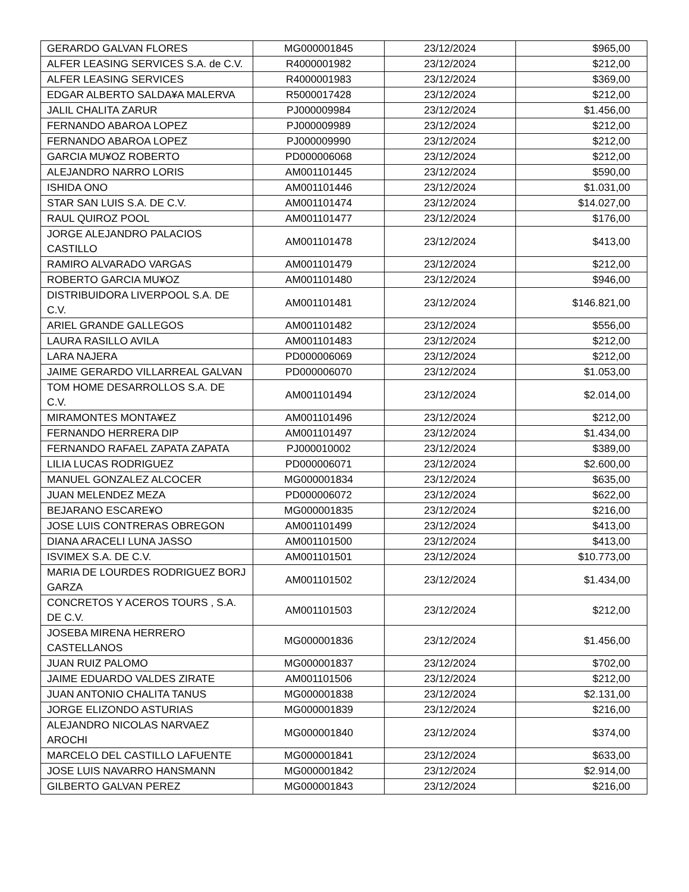| GERARDO GALVAN FLORES | MG000001845 | 23/12/2024 | $965,00 |
| ALFER LEASING SERVICES S.A. de C.V. | R4000001982 | 23/12/2024 | $212,00 |
| ALFER LEASING SERVICES | R4000001983 | 23/12/2024 | $369,00 |
| EDGAR ALBERTO SALDA¥A MALERVA | R5000017428 | 23/12/2024 | $212,00 |
| JALIL CHALITA ZARUR | PJ000009984 | 23/12/2024 | $1.456,00 |
| FERNANDO ABAROA LOPEZ | PJ000009989 | 23/12/2024 | $212,00 |
| FERNANDO ABAROA LOPEZ | PJ000009990 | 23/12/2024 | $212,00 |
| GARCIA MU¥OZ ROBERTO | PD000006068 | 23/12/2024 | $212,00 |
| ALEJANDRO NARRO LORIS | AM001101445 | 23/12/2024 | $590,00 |
| ISHIDA ONO | AM001101446 | 23/12/2024 | $1.031,00 |
| STAR SAN LUIS S.A. DE C.V. | AM001101474 | 23/12/2024 | $14.027,00 |
| RAUL QUIROZ POOL | AM001101477 | 23/12/2024 | $176,00 |
| JORGE ALEJANDRO PALACIOS CASTILLO | AM001101478 | 23/12/2024 | $413,00 |
| RAMIRO ALVARADO VARGAS | AM001101479 | 23/12/2024 | $212,00 |
| ROBERTO GARCIA MU¥OZ | AM001101480 | 23/12/2024 | $946,00 |
| DISTRIBUIDORA LIVERPOOL S.A. DE C.V. | AM001101481 | 23/12/2024 | $146.821,00 |
| ARIEL GRANDE GALLEGOS | AM001101482 | 23/12/2024 | $556,00 |
| LAURA RASILLO AVILA | AM001101483 | 23/12/2024 | $212,00 |
| LARA NAJERA | PD000006069 | 23/12/2024 | $212,00 |
| JAIME GERARDO VILLARREAL GALVAN | PD000006070 | 23/12/2024 | $1.053,00 |
| TOM HOME DESARROLLOS S.A. DE C.V. | AM001101494 | 23/12/2024 | $2.014,00 |
| MIRAMONTES MONTA¥EZ | AM001101496 | 23/12/2024 | $212,00 |
| FERNANDO HERRERA DIP | AM001101497 | 23/12/2024 | $1.434,00 |
| FERNANDO RAFAEL ZAPATA ZAPATA | PJ000010002 | 23/12/2024 | $389,00 |
| LILIA LUCAS RODRIGUEZ | PD000006071 | 23/12/2024 | $2.600,00 |
| MANUEL GONZALEZ ALCOCER | MG000001834 | 23/12/2024 | $635,00 |
| JUAN MELENDEZ MEZA | PD000006072 | 23/12/2024 | $622,00 |
| BEJARANO ESCARE¥O | MG000001835 | 23/12/2024 | $216,00 |
| JOSE LUIS CONTRERAS OBREGON | AM001101499 | 23/12/2024 | $413,00 |
| DIANA ARACELI LUNA JASSO | AM001101500 | 23/12/2024 | $413,00 |
| ISVIMEX S.A. DE C.V. | AM001101501 | 23/12/2024 | $10.773,00 |
| MARIA DE LOURDES RODRIGUEZ BORJ GARZA | AM001101502 | 23/12/2024 | $1.434,00 |
| CONCRETOS Y ACEROS TOURS , S.A. DE C.V. | AM001101503 | 23/12/2024 | $212,00 |
| JOSEBA MIRENA HERRERO CASTELLANOS | MG000001836 | 23/12/2024 | $1.456,00 |
| JUAN RUIZ PALOMO | MG000001837 | 23/12/2024 | $702,00 |
| JAIME EDUARDO VALDES ZIRATE | AM001101506 | 23/12/2024 | $212,00 |
| JUAN ANTONIO CHALITA TANUS | MG000001838 | 23/12/2024 | $2.131,00 |
| JORGE ELIZONDO ASTURIAS | MG000001839 | 23/12/2024 | $216,00 |
| ALEJANDRO NICOLAS NARVAEZ AROCHI | MG000001840 | 23/12/2024 | $374,00 |
| MARCELO DEL CASTILLO LAFUENTE | MG000001841 | 23/12/2024 | $633,00 |
| JOSE LUIS NAVARRO HANSMANN | MG000001842 | 23/12/2024 | $2.914,00 |
| GILBERTO GALVAN PEREZ | MG000001843 | 23/12/2024 | $216,00 |